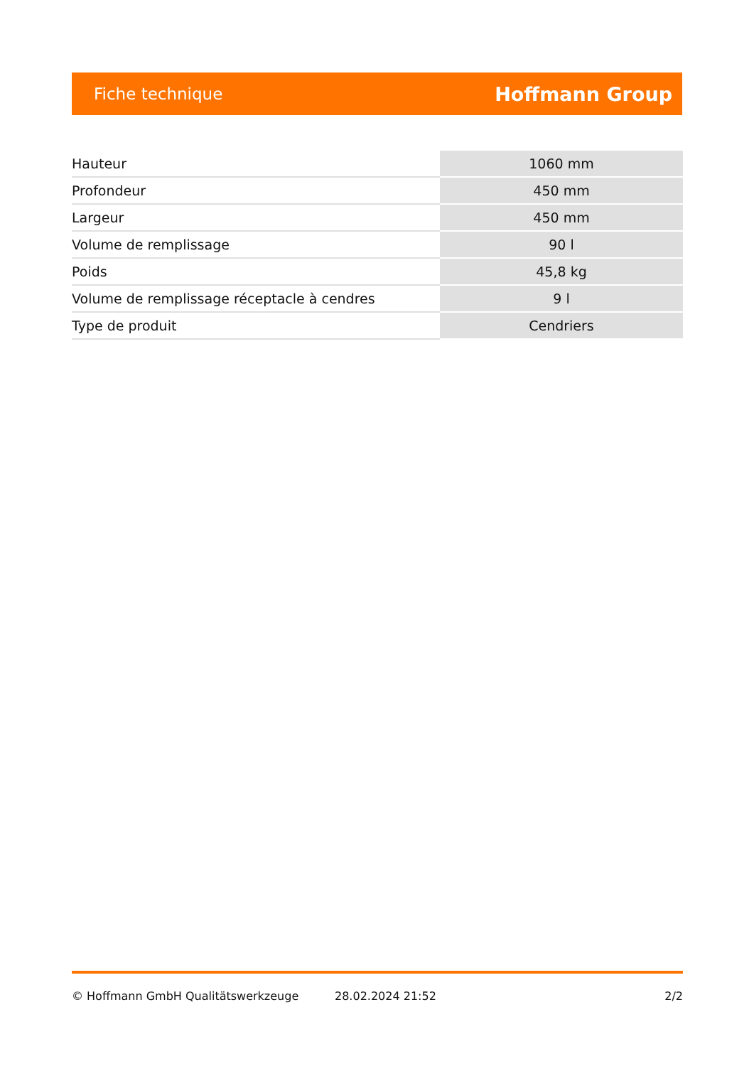Fiche technique Hoffmann Group
| Hauteur | 1060 mm |
| Profondeur | 450 mm |
| Largeur | 450 mm |
| Volume de remplissage | 90 l |
| Poids | 45,8 kg |
| Volume de remplissage réceptacle à cendres | 9 l |
| Type de produit | Cendriers |
© Hoffmann GmbH Qualitätswerkzeuge 28.02.2024 21:52 2/2